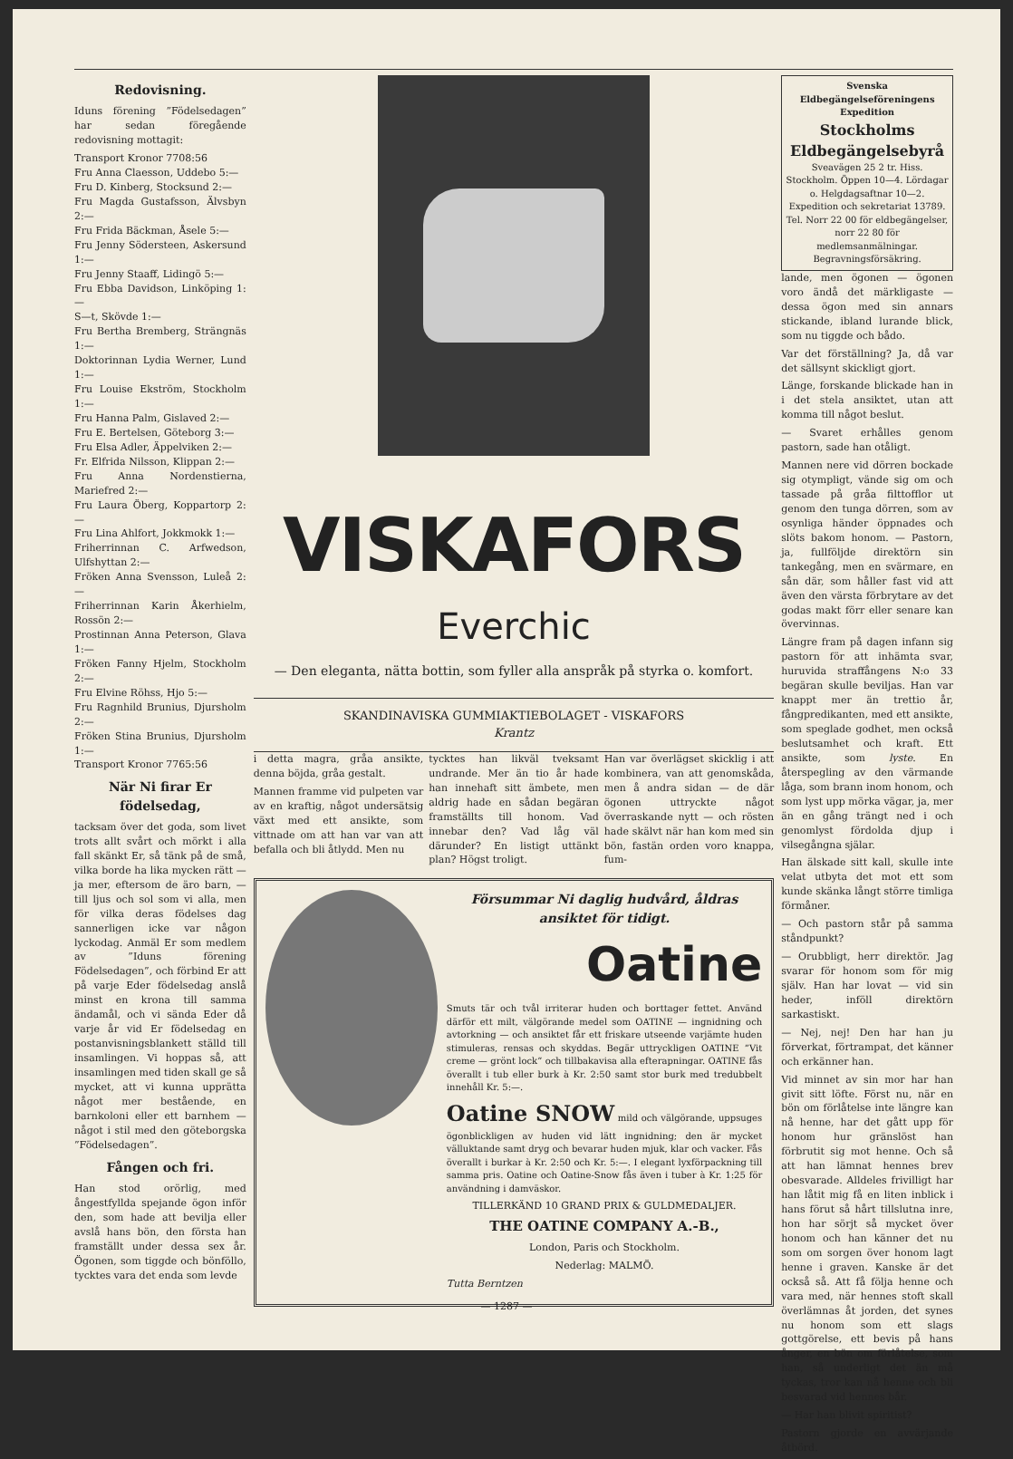Redovisning.
Iduns förening ”Födelsedagen” har sedan föregående redovisning mottagit:
Transport Kronor 7708:56
Fru Anna Claesson, Uddebo 5:—
Fru D. Kinberg, Stocksund 2:—
Fru Magda Gustafsson, Älvsbyn 2:—
Fru Frida Bäckman, Åsele 5:—
Fru Jenny Södersteen, Askersund 1:—
Fru Jenny Staaff, Lidingö 5:—
Fru Ebba Davidson, Linköping 1:—
S—t, Skövde 1:—
Fru Bertha Bremberg, Strängnäs 1:—
Doktorinnan Lydia Werner, Lund 1:—
Fru Louise Ekström, Stockholm 1:—
Fru Hanna Palm, Gislaved 2:—
Fru E. Bertelsen, Göteborg 3:—
Fru Elsa Adler, Äppelviken 2:—
Fr. Elfrida Nilsson, Klippan 2:—
Fru Anna Nordenstierna, Mariefred 2:—
Fru Laura Öberg, Koppartorp 2:—
Fru Lina Ahlfort, Jokkmokk 1:—
Friherrinnan C. Arfwedson, Ulfshyttan 2:—
Fröken Anna Svensson, Luleå 2:—
Friherrinnan Karin Åkerhielm, Rossön 2:—
Prostinnan Anna Peterson, Glava 1:—
Fröken Fanny Hjelm, Stockholm 2:—
Fru Elvine Röhss, Hjo 5:—
Fru Ragnhild Brunius, Djursholm 2:—
Fröken Stina Brunius, Djursholm 1:—
Transport Kronor 7765:56
När Ni firar Er födelsedag,
tacksam över det goda, som livet trots allt svårt och mörkt i alla fall skänkt Er, så tänk på de små, vilka borde ha lika mycken rätt — ja mer, eftersom de äro barn, — till ljus och sol som vi alla, men för vilka deras födelses dag sannerligen icke var någon lyckodag. Anmäl Er som medlem av ”Iduns förening Födelsedagen”, och förbind Er att på varje Eder födelsedag anslå minst en krona till samma ändamål, och vi sända Eder då varje år vid Er födelsedag en postanvisningsblankett ställd till insamlingen. Vi hoppas så, att insamlingen med tiden skall ge så mycket, att vi kunna upprätta något mer bestående, en barnkoloni eller ett barnhem — något i stil med den göteborgska ”Födelsedagen”.
Fången och fri.
Han stod orörlig, med ångestfyllda spejande ögon inför den, som hade att bevilja eller avslå hans bön, den första han framställt under dessa sex år. Ögonen, som tiggde och bönföllo, tycktes vara det enda som levde
VISKAFORS
Everchic
— Den eleganta, nätta bottin, som fyller alla anspråk på styrka o. komfort.
SKANDINAVISKA GUMMIAKTIEBOLAGET - VISKAFORS
Krantz
i detta magra, gråa ansikte, denna böjda, gråa gestalt.
Mannen framme vid pulpeten var av en kraftig, något undersätsig växt med ett ansikte, som vittnade om att han var van att befalla och bli åtlydd. Men nu
tycktes han likväl tveksamt undrande. Mer än tio år hade han innehaft sitt ämbete, men aldrig hade en sådan begäran framställts till honom. Vad innebar den? Vad låg väl därunder? En listigt uttänkt plan? Högst troligt.
Han var överlägset skicklig i att kombinera, van att genomskåda, men å andra sidan — de där ögonen uttryckte något överraskande nytt — och rösten hade skälvt när han kom med sin bön, fastän orden voro knappa, fum-
Försummar Ni daglig hudvård, åldras ansiktet för tidigt.
Oatine
Smuts tär och tvål irriterar huden och borttager fettet. Använd därför ett milt, välgörande medel som OATINE — ingnidning och avtorkning — och ansiktet får ett friskare utseende varjämte huden stimuleras, rensas och skyddas. Begär uttryckligen OATINE ”Vit creme — grönt lock” och tillbakavisa alla efterapningar. OATINE fås överallt i tub eller burk à Kr. 2:50 samt stor burk med tredubbelt innehåll Kr. 5:—.
Oatine SNOW mild och välgörande, uppsuges ögonblickligen av huden vid lätt ingnidning; den är mycket välluktande samt dryg och bevarar huden mjuk, klar och vacker. Fås överallt i burkar à Kr. 2:50 och Kr. 5:—. I elegant lyxförpackning till samma pris. Oatine och Oatine-Snow fås även i tuber à Kr. 1:25 för användning i damväskor.
TILLERKÄND 10 GRAND PRIX & GULDMEDALJER.
THE OATINE COMPANY A.-B.,
London, Paris och Stockholm.
Nederlag: MALMÖ.
Tutta Berntzen
Svenska Eldbegängelseföreningens Expedition
Stockholms Eldbegängelsebyrå
Sveavägen 25 2 tr. Hiss. Stockholm. Öppen 10—4. Lördagar o. Helgdagsaftnar 10—2. Expedition och sekretariat 13789. Tel. Norr 22 00 för eldbegängelser, norr 22 80 för medlemsanmälningar. Begravningsförsäkring.
lande, men ögonen — ögonen voro ändå det märkligaste — dessa ögon med sin annars stickande, ibland lurande blick, som nu tiggde och bådo.
Var det förställning? Ja, då var det sällsynt skickligt gjort.
Länge, forskande blickade han in i det stela ansiktet, utan att komma till något beslut.
— Svaret erhålles genom pastorn, sade han otåligt.
Mannen nere vid dörren bockade sig otympligt, vände sig om och tassade på gråa filttofflor ut genom den tunga dörren, som av osynliga händer öppnades och slöts bakom honom. — Pastorn, ja, fullföljde direktörn sin tankegång, men en svärmare, en sån där, som håller fast vid att även den värsta förbrytare av det godas makt förr eller senare kan övervinnas.
Längre fram på dagen infann sig pastorn för att inhämta svar, huruvida straffångens N:o 33 begäran skulle beviljas. Han var knappt mer än trettio år, fångpredikanten, med ett ansikte, som speglade godhet, men också beslutsamhet och kraft. Ett ansikte, som lyste. En återspegling av den värmande låga, som brann inom honom, och som lyst upp mörka vägar, ja, mer än en gång trängt ned i och genomlyst fördolda djup i vilsegångna själar.
Han älskade sitt kall, skulle inte velat utbyta det mot ett som kunde skänka långt större timliga förmåner.
— Och pastorn står på samma ståndpunkt?
— Orubbligt, herr direktör. Jag svarar för honom som för mig själv. Han har lovat — vid sin heder, inföll direktörn sarkastiskt.
— Nej, nej! Den har han ju förverkat, förtrampat, det känner och erkänner han.
Vid minnet av sin mor har han givit sitt löfte. Först nu, när en bön om förlåtelse inte längre kan nå henne, har det gått upp för honom hur gränslöst han förbrutit sig mot henne. Och så att han lämnat hennes brev obesvarade. Alldeles frivilligt har han låtit mig få en liten inblick i hans förut så hårt tillslutna inre, hon har sörjt så mycket över honom och han känner det nu som om sorgen över honom lagt henne i graven. Kanske är det också så. Att få följa henne och vara med, när hennes stoft skall överlämnas åt jorden, det synes nu honom som ett slags gottgörelse, ett bevis på hans ånger, en bön om förlåtelse, som han, så underligt det än må tyckas, tror kan nå henne och bli besvarad vid hennes bår.
— Har han blivit spiritist?
Pastorn gjorde en avvärjande åtbörd.
— 1287 —